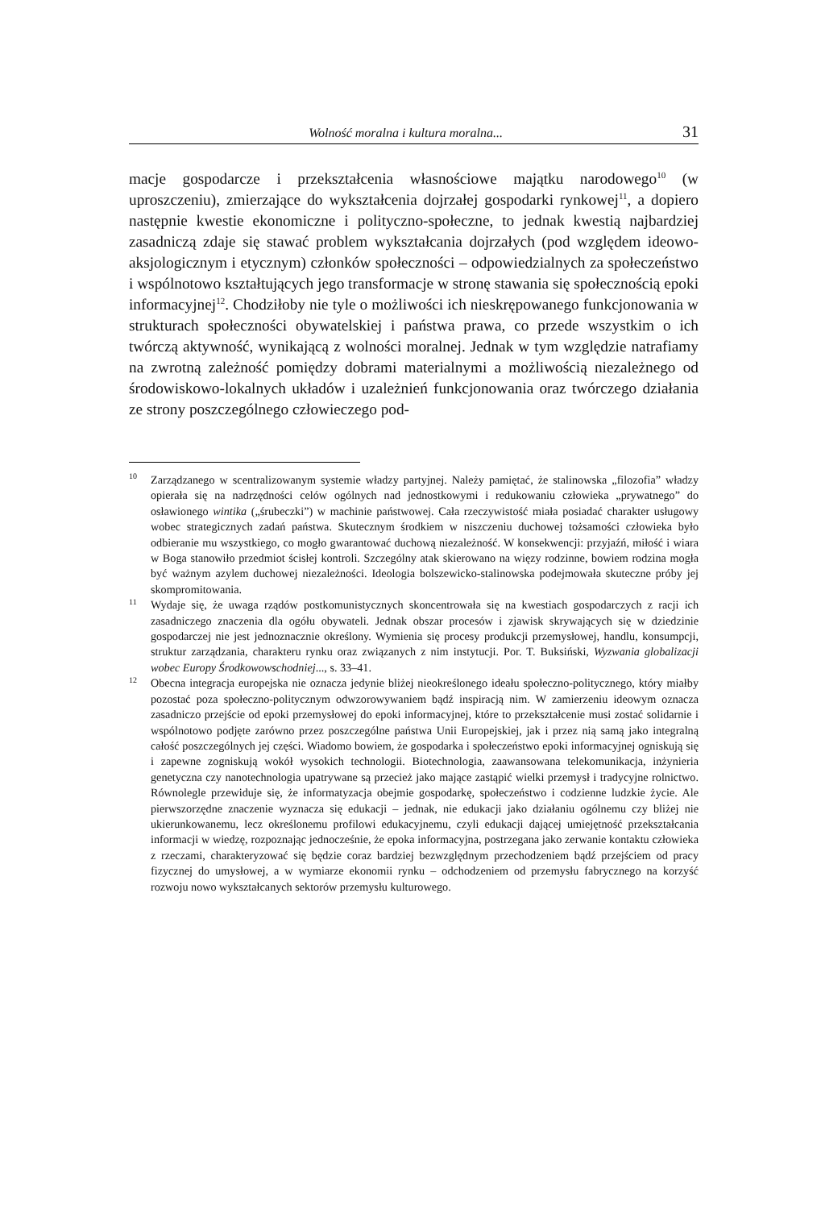Wolność moralna i kultura moralna... 31
macje gospodarcze i przekształcenia własnościowe majątku narodowego<sup>10</sup> (w uproszczeniu), zmierzające do wykształcenia dojrzałej gospodarki rynkowej<sup>11</sup>, a dopiero następnie kwestie ekonomiczne i polityczno-społeczne, to jednak kwestią najbardziej zasadniczą zdaje się stawać problem wykształcania dojrzałych (pod względem ideowo-aksjologicznym i etycznym) członków społeczności – odpowiedzialnych za społeczeństwo i wspólnotowo kształtujących jego transformacje w stronę stawania się społecznością epoki informacyjnej<sup>12</sup>. Chodziłoby nie tyle o możliwości ich nieskrępowanego funkcjonowania w strukturach społeczności obywatelskiej i państwa prawa, co przede wszystkim o ich twórczą aktywność, wynikającą z wolności moralnej. Jednak w tym względzie natrafiamy na zwrotną zależność pomiędzy dobrami materialnymi a możliwością niezależnego od środowiskowo-lokalnych układów i uzależnień funkcjonowania oraz twórczego działania ze strony poszczególnego człowieczego pod-
<sup>10</sup> Zarządzanego w scentralizowanym systemie władzy partyjnej. Należy pamiętać, że stalinowska „filozofia” władzy opierała się na nadrzędności celów ogólnych nad jednostkowymi i redukowaniu człowieka „prywatnego” do osławionego wintika („śrubeczki”) w machinie państwowej. Cała rzeczywistość miała posiadać charakter usługowy wobec strategicznych zadań państwa. Skutecznym środkiem w niszczeniu duchowej tożsamości człowieka było odbieranie mu wszystkiego, co mogło gwarantować duchową niezależność. W konsekwencji: przyjaźń, miłość i wiara w Boga stanowiło przedmiot ścisłej kontroli. Szczególny atak skierowano na więzy rodzinne, bowiem rodzina mogła być ważnym azylem duchowej niezależności. Ideologia bolszewicko-stalinowska podejmowała skuteczne próby jej skompromitowania.
<sup>11</sup> Wydaje się, że uwaga rządów postkomunistycznych skoncentrowała się na kwestiach gospodarczych z racji ich zasadniczego znaczenia dla ogółu obywateli. Jednak obszar procesów i zjawisk skrywających się w dziedzinie gospodarczej nie jest jednoznacznie określony. Wymienia się procesy produkcji przemysłowej, handlu, konsumpcji, struktur zarządzania, charakteru rynku oraz związanych z nim instytucji. Por. T. Buksiński, Wyzwania globalizacji wobec Europy Środkowowschodniej..., s. 33–41.
<sup>12</sup> Obecna integracja europejska nie oznacza jedynie bliżej nieokreślonego ideału społeczno-politycznego, który miałby pozostać poza społeczno-politycznym odwzorowywaniem bądź inspiracją nim. W zamierzeniu ideowym oznacza zasadniczo przejście od epoki przemysłowej do epoki informacyjnej, które to przekształcenie musi zostać solidarnie i wspólnotowo podjęte zarówno przez poszczególne państwa Unii Europejskiej, jak i przez nią samą jako integralną całość poszczególnych jej części. Wiadomo bowiem, że gospodarka i społeczeństwo epoki informacyjnej ogniskują się i zapewne zogniskują wokół wysokich technologii. Biotechnologia, zaawansowana telekomunikacja, inżynieria genetyczna czy nanotechnologia upatrywane są przecież jako mające zastąpić wielki przemysł i tradycyjne rolnictwo. Równolegle przewiduje się, że informatyzacja obejmie gospodarkę, społeczeństwo i codzienne ludzkie życie. Ale pierwszorzędne znaczenie wyznacza się edukacji – jednak, nie edukacji jako działaniu ogólnemu czy bliżej nie ukierunkowanemu, lecz określonemu profilowi edukacyjnemu, czyli edukacji dającej umiejętność przekształcania informacji w wiedzę, rozpoznając jednocześnie, że epoka informacyjna, postrzegana jako zerwanie kontaktu człowieka z rzeczami, charakteryzować się będzie coraz bardziej bezwzględnym przechodzeniem bądź przejściem od pracy fizycznej do umysłowej, a w wymiarze ekonomii rynku – odchodzeniem od przemysłu fabrycznego na korzyść rozwoju nowo wykształcanych sektorów przemysłu kulturowego.